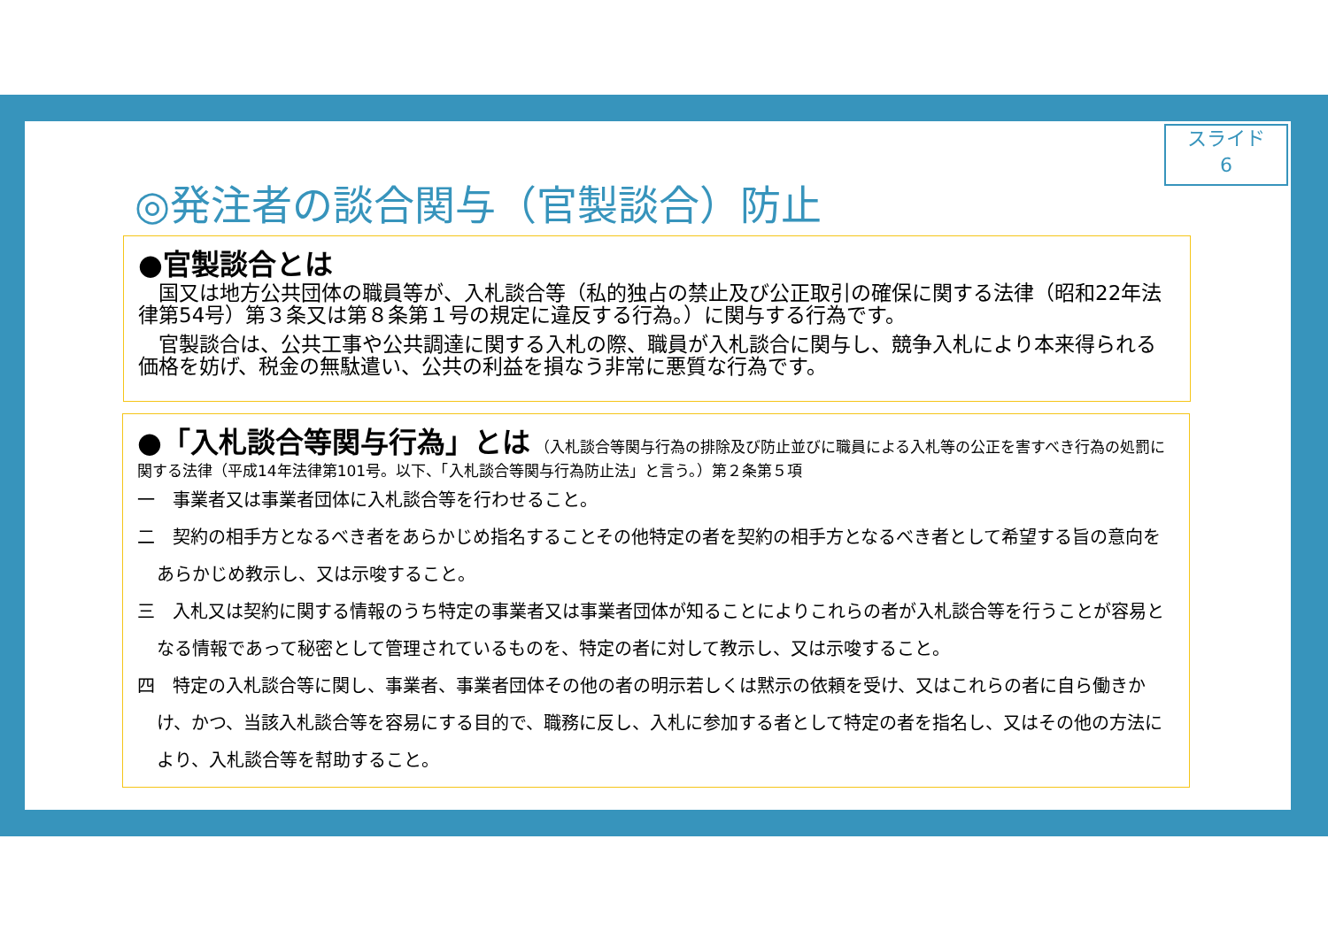スライド
6
◎発注者の談合関与（官製談合）防止
●官製談合とは
　国又は地方公共団体の職員等が、入札談合等（私的独占の禁止及び公正取引の確保に関する法律（昭和22年法律第54号）第３条又は第８条第１号の規定に違反する行為。）に関与する行為です。
　官製談合は、公共工事や公共調達に関する入札の際、職員が入札談合に関与し、競争入札により本来得られる価格を妨げ、税金の無駄遣い、公共の利益を損なう非常に悪質な行為です。
●「入札談合等関与行為」とは
（入札談合等関与行為の排除及び防止並びに職員による入札等の公正を害すべき行為の処罰に関する法律（平成14年法律第101号。以下、「入札談合等関与行為防止法」と言う。）第２条第５項
一　事業者又は事業者団体に入札談合等を行わせること。
二　契約の相手方となるべき者をあらかじめ指名することその他特定の者を契約の相手方となるべき者として希望する旨の意向をあらかじめ教示し、又は示唆すること。
三　入札又は契約に関する情報のうち特定の事業者又は事業者団体が知ることによりこれらの者が入札談合等を行うことが容易となる情報であって秘密として管理されているものを、特定の者に対して教示し、又は示唆すること。
四　特定の入札談合等に関し、事業者、事業者団体その他の者の明示若しくは黙示の依頼を受け、又はこれらの者に自ら働きかけ、かつ、当該入札談合等を容易にする目的で、職務に反し、入札に参加する者として特定の者を指名し、又はその他の方法により、入札談合等を幇助すること。